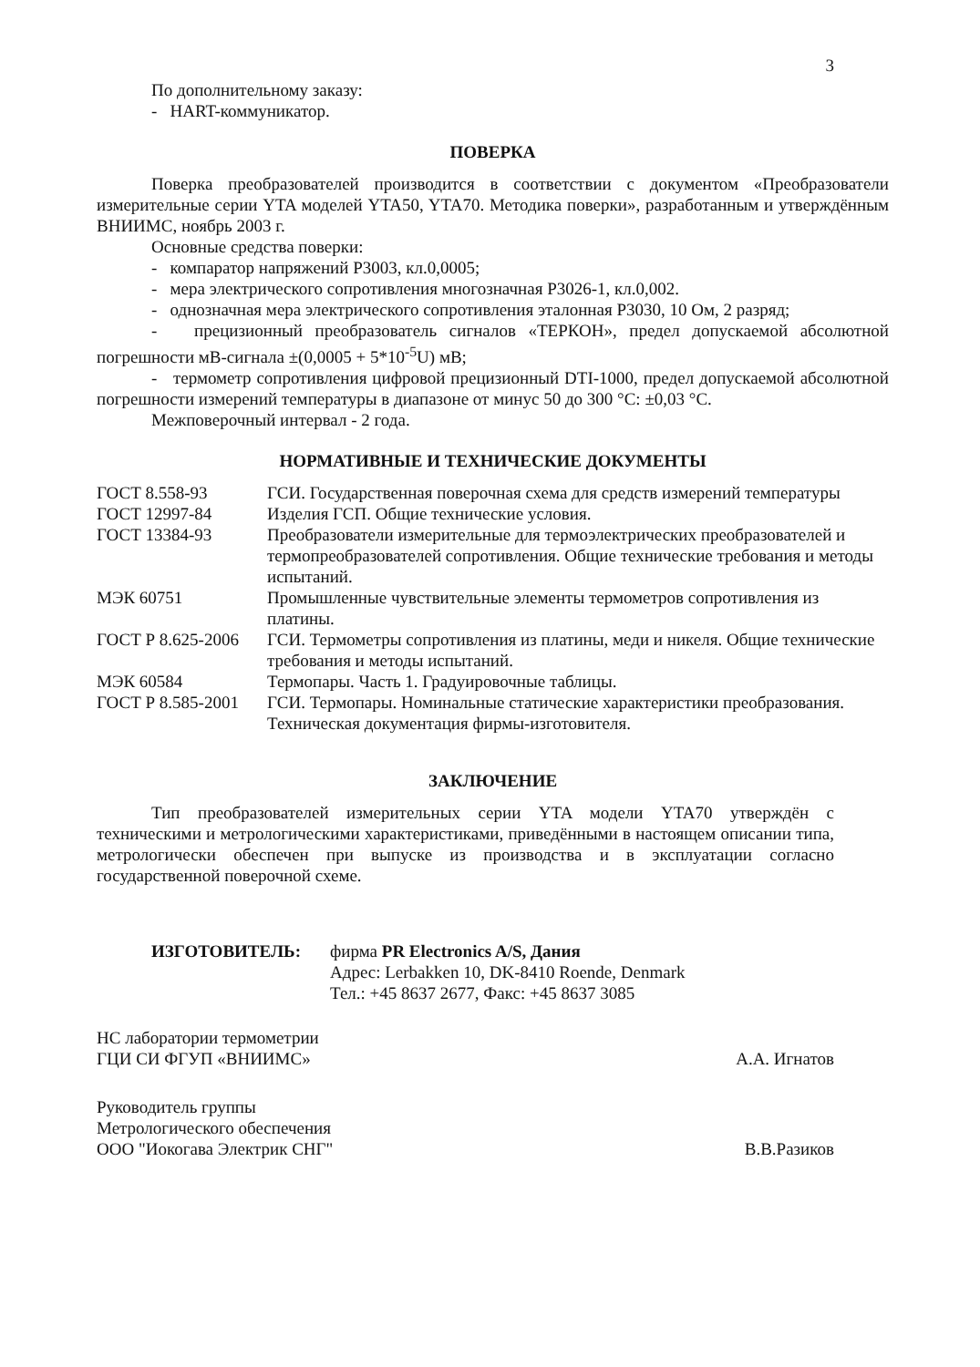3
По дополнительному заказу:
- HART-коммуникатор.
ПОВЕРКА
Поверка преобразователей производится в соответствии с документом «Преобразователи измерительные серии YTA моделей YTA50, YTA70. Методика поверки», разработанным и утверждённым ВНИИМС, ноябрь 2003 г.
Основные средства поверки:
- компаратор напряжений Р3003, кл.0,0005;
- мера электрического сопротивления многозначная Р3026-1, кл.0,002.
- однозначная мера электрического сопротивления эталонная Р3030, 10 Ом, 2 разряд;
- прецизионный преобразователь сигналов «ТЕРКОН», предел допускаемой абсолютной погрешности мВ-сигнала ±(0,0005 + 5*10<sup>-5</sup>U) мВ;
- термометр сопротивления цифровой прецизионный DTI-1000, предел допускаемой абсолютной погрешности измерений температуры в диапазоне от минус 50 до 300 °С: ±0,03 °С.
Межповерочный интервал - 2 года.
НОРМАТИВНЫЕ И ТЕХНИЧЕСКИЕ ДОКУМЕНТЫ
| ГОСТ 8.558-93 | ГСИ. Государственная поверочная схема для средств измерений температуры |
| ГОСТ 12997-84 | Изделия ГСП. Общие технические условия. |
| ГОСТ 13384-93 | Преобразователи измерительные для термоэлектрических преобразователей и термопреобразователей сопротивления. Общие технические требования и методы испытаний. |
| МЭК 60751 | Промышленные чувствительные элементы термометров сопротивления из платины. |
| ГОСТ Р 8.625-2006 | ГСИ. Термометры сопротивления из платины, меди и никеля. Общие технические требования и методы испытаний. |
| МЭК 60584 | Термопары. Часть 1. Градуировочные таблицы. |
| ГОСТ Р 8.585-2001 | ГСИ. Термопары. Номинальные статические характеристики преобразования. |
| | Техническая документация фирмы-изготовителя. |
ЗАКЛЮЧЕНИЕ
Тип преобразователей измерительных серии YTA модели YTA70 утверждён с техническими и метрологическими характеристиками, приведёнными в настоящем описании типа, метрологически обеспечен при выпуске из производства и в эксплуатации согласно государственной поверочной схеме.
ИЗГОТОВИТЕЛЬ: фирма PR Electronics A/S, Дания
Адрес: Lerbakken 10, DK-8410 Roende, Denmark
Тел.: +45 8637 2677, Факс: +45 8637 3085
НС лаборатории термометрии
ГЦИ СИ ФГУП «ВНИИМС»
А.А. Игнатов
Руководитель группы
Метрологического обеспечения
ООО "Иокогава Электрик СНГ"
В.В.Разиков